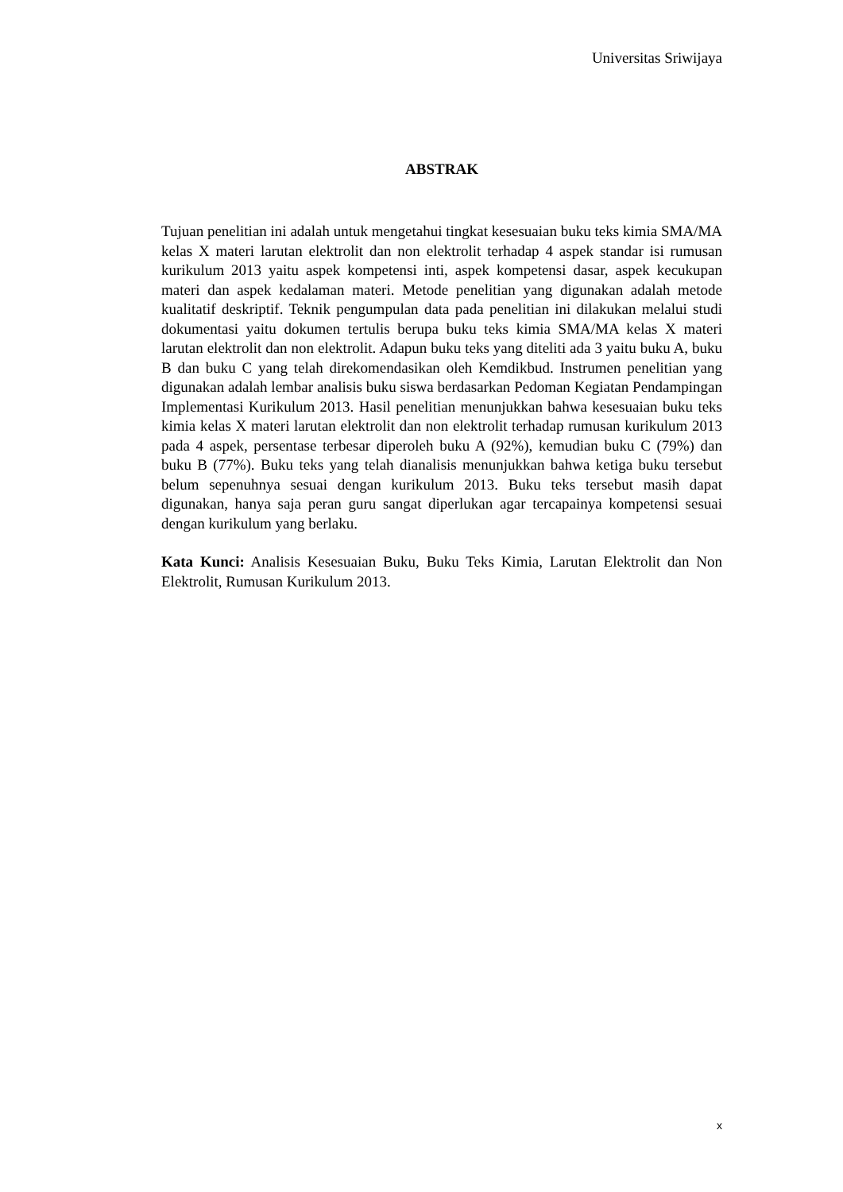Universitas Sriwijaya
ABSTRAK
Tujuan penelitian ini adalah untuk mengetahui tingkat kesesuaian buku teks kimia SMA/MA kelas X materi larutan elektrolit dan non elektrolit terhadap 4 aspek standar isi rumusan kurikulum 2013 yaitu aspek kompetensi inti, aspek kompetensi dasar, aspek kecukupan materi dan aspek kedalaman materi. Metode penelitian yang digunakan adalah metode kualitatif deskriptif. Teknik pengumpulan data pada penelitian ini dilakukan melalui studi dokumentasi yaitu dokumen tertulis berupa buku teks kimia SMA/MA kelas X materi larutan elektrolit dan non elektrolit. Adapun buku teks yang diteliti ada 3 yaitu buku A, buku B dan buku C yang telah direkomendasikan oleh Kemdikbud. Instrumen penelitian yang digunakan adalah lembar analisis buku siswa berdasarkan Pedoman Kegiatan Pendampingan Implementasi Kurikulum 2013. Hasil penelitian menunjukkan bahwa kesesuaian buku teks kimia kelas X materi larutan elektrolit dan non elektrolit terhadap rumusan kurikulum 2013 pada 4 aspek, persentase terbesar diperoleh buku A (92%), kemudian buku C (79%) dan buku B (77%). Buku teks yang telah dianalisis menunjukkan bahwa ketiga buku tersebut belum sepenuhnya sesuai dengan kurikulum 2013. Buku teks tersebut masih dapat digunakan, hanya saja peran guru sangat diperlukan agar tercapainya kompetensi sesuai dengan kurikulum yang berlaku.
Kata Kunci: Analisis Kesesuaian Buku, Buku Teks Kimia, Larutan Elektrolit dan Non Elektrolit, Rumusan Kurikulum 2013.
x